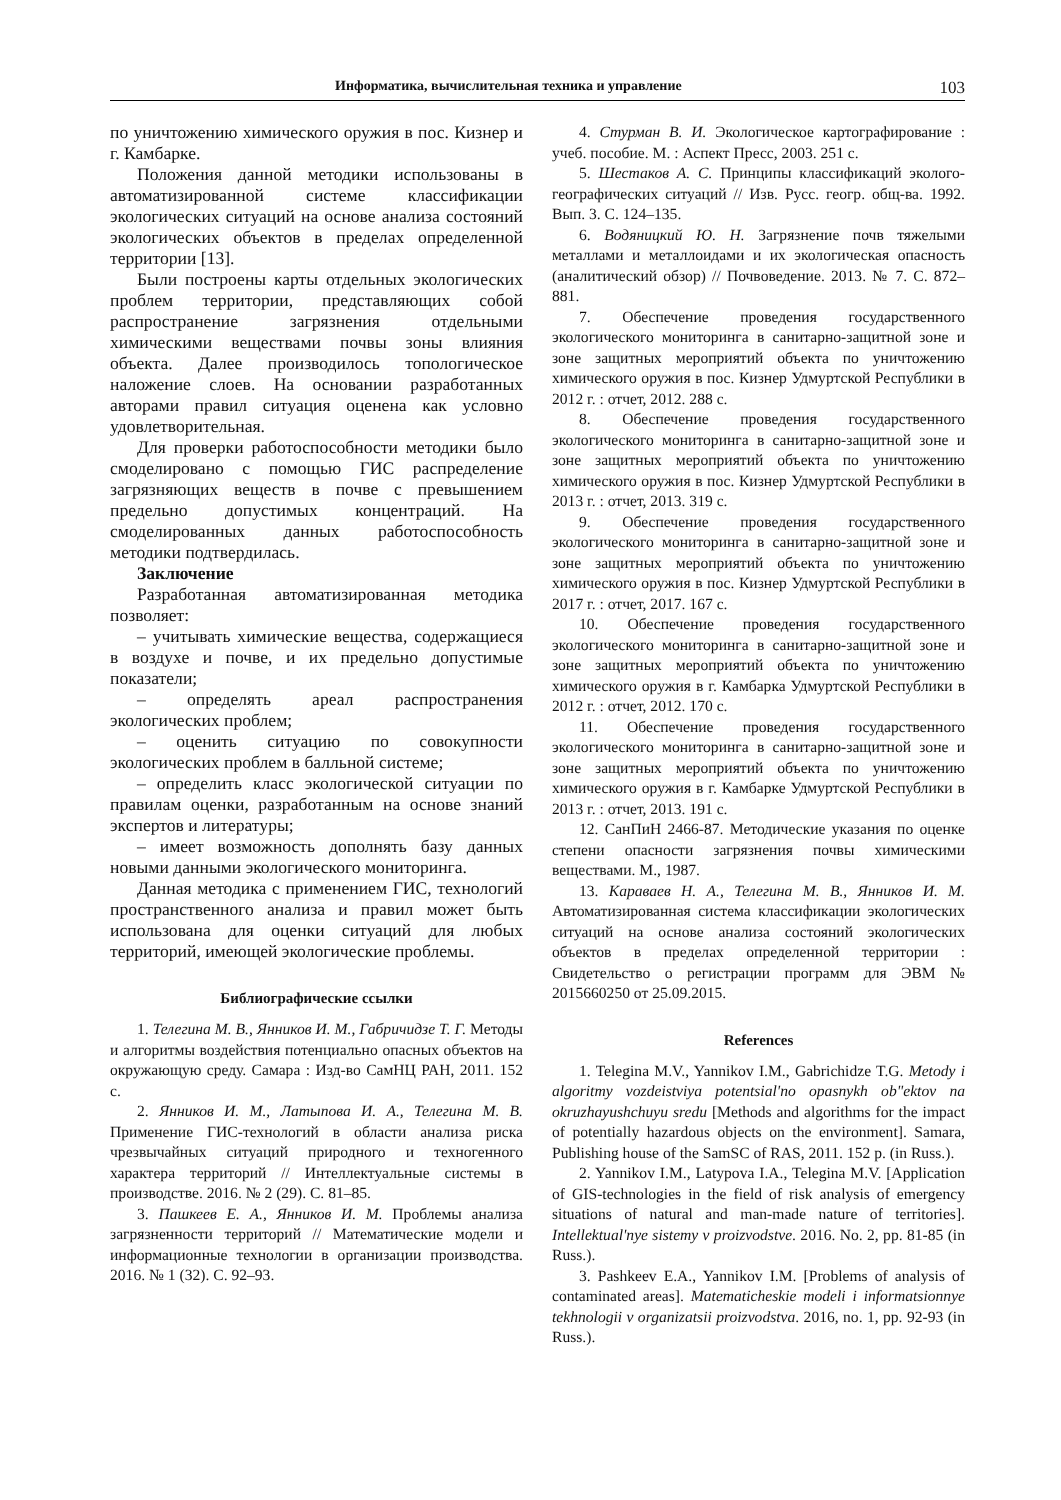Информатика, вычислительная техника и управление 103
по уничтожению химического оружия в пос. Кизнер и г. Камбарке.
Положения данной методики использованы в автоматизированной системе классификации экологических ситуаций на основе анализа состояний экологических объектов в пределах определенной территории [13].
Были построены карты отдельных экологических проблем территории, представляющих собой распространение загрязнения отдельными химическими веществами почвы зоны влияния объекта. Далее производилось топологическое наложение слоев. На основании разработанных авторами правил ситуация оценена как условно удовлетворительная.
Для проверки работоспособности методики было смоделировано с помощью ГИС распределение загрязняющих веществ в почве с превышением предельно допустимых концентраций. На смоделированных данных работоспособность методики подтвердилась.
Заключение
Разработанная автоматизированная методика позволяет:
– учитывать химические вещества, содержащиеся в воздухе и почве, и их предельно допустимые показатели;
– определять ареал распространения экологических проблем;
– оценить ситуацию по совокупности экологических проблем в балльной системе;
– определить класс экологической ситуации по правилам оценки, разработанным на основе знаний экспертов и литературы;
– имеет возможность дополнять базу данных новыми данными экологического мониторинга.
Данная методика с применением ГИС, технологий пространственного анализа и правил может быть использована для оценки ситуаций для любых территорий, имеющей экологические проблемы.
Библиографические ссылки
1. Телегина М. В., Янников И. М., Габричидзе Т. Г. Методы и алгоритмы воздействия потенциально опасных объектов на окружающую среду. Самара : Изд-во СамНЦ РАН, 2011. 152 с.
2. Янников И. М., Латыпова И. А., Телегина М. В. Применение ГИС-технологий в области анализа риска чрезвычайных ситуаций природного и техногенного характера территорий // Интеллектуальные системы в производстве. 2016. № 2 (29). С. 81–85.
3. Пашкеев Е. А., Янников И. М. Проблемы анализа загрязненности территорий // Математические модели и информационные технологии в организации производства. 2016. № 1 (32). С. 92–93.
4. Стурман В. И. Экологическое картографирование : учеб. пособие. М. : Аспект Пресс, 2003. 251 с.
5. Шестаков А. С. Принципы классификаций эколого-географических ситуаций // Изв. Русс. геогр. общ-ва. 1992. Вып. 3. С. 124–135.
6. Водяницкий Ю. Н. Загрязнение почв тяжелыми металлами и металлоидами и их экологическая опасность (аналитический обзор) // Почвоведение. 2013. № 7. С. 872–881.
7. Обеспечение проведения государственного экологического мониторинга в санитарно-защитной зоне и зоне защитных мероприятий объекта по уничтожению химического оружия в пос. Кизнер Удмуртской Республики в 2012 г. : отчет, 2012. 288 с.
8. Обеспечение проведения государственного экологического мониторинга в санитарно-защитной зоне и зоне защитных мероприятий объекта по уничтожению химического оружия в пос. Кизнер Удмуртской Республики в 2013 г. : отчет, 2013. 319 с.
9. Обеспечение проведения государственного экологического мониторинга в санитарно-защитной зоне и зоне защитных мероприятий объекта по уничтожению химического оружия в пос. Кизнер Удмуртской Республики в 2017 г. : отчет, 2017. 167 с.
10. Обеспечение проведения государственного экологического мониторинга в санитарно-защитной зоне и зоне защитных мероприятий объекта по уничтожению химического оружия в г. Камбарка Удмуртской Республики в 2012 г. : отчет, 2012. 170 с.
11. Обеспечение проведения государственного экологического мониторинга в санитарно-защитной зоне и зоне защитных мероприятий объекта по уничтожению химического оружия в г. Камбарке Удмуртской Республики в 2013 г. : отчет, 2013. 191 с.
12. СанПиН 2466-87. Методические указания по оценке степени опасности загрязнения почвы химическими веществами. М., 1987.
13. Караваев Н. А., Телегина М. В., Янников И. М. Автоматизированная система классификации экологических ситуаций на основе анализа состояний экологических объектов в пределах определенной территории : Свидетельство о регистрации программ для ЭВМ № 2015660250 от 25.09.2015.
References
1. Telegina M.V., Yannikov I.M., Gabrichidze T.G. Metody i algoritmy vozdeistviya potentsial'no opasnykh ob"ektov na okruzhayushchuyu sredu [Methods and algorithms for the impact of potentially hazardous objects on the environment]. Samara, Publishing house of the SamSC of RAS, 2011. 152 p. (in Russ.).
2. Yannikov I.M., Latypova I.A., Telegina M.V. [Application of GIS-technologies in the field of risk analysis of emergency situations of natural and man-made nature of territories]. Intellektual'nye sistemy v proizvodstve. 2016. No. 2, pp. 81-85 (in Russ.).
3. Pashkeev E.A., Yannikov I.M. [Problems of analysis of contaminated areas]. Matematicheskie modeli i informatsionnye tekhnologii v organizatsii proizvodstva. 2016, no. 1, pp. 92-93 (in Russ.).